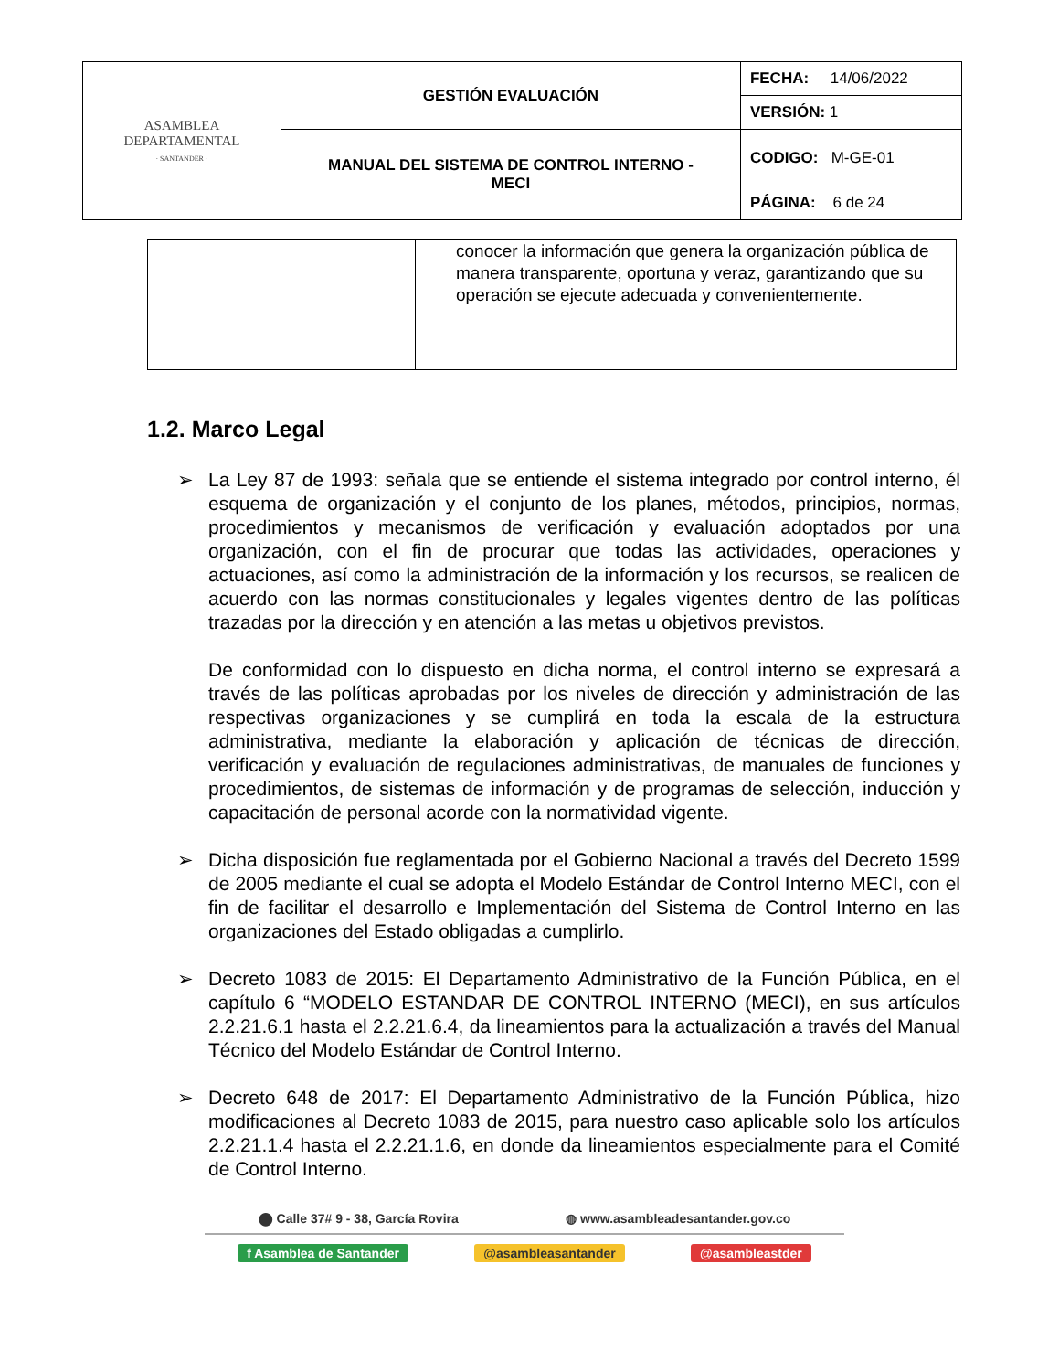| ASAMBLEA DEPARTAMENTAL · SANTANDER · | GESTIÓN EVALUACIÓN | FECHA: 14/06/2022 |
| | | VERSIÓN: 1 |
| | MANUAL DEL SISTEMA DE CONTROL INTERNO - MECI | CODIGO: M-GE-01 |
| | | PÁGINA: 6 de 24 |
| | conocer la información que genera la organización pública de manera transparente, oportuna y veraz, garantizando que su operación se ejecute adecuada y convenientemente. |
1.2. Marco Legal
➢ La Ley 87 de 1993: señala que se entiende el sistema integrado por control interno, él esquema de organización y el conjunto de los planes, métodos, principios, normas, procedimientos y mecanismos de verificación y evaluación adoptados por una organización, con el fin de procurar que todas las actividades, operaciones y actuaciones, así como la administración de la información y los recursos, se realicen de acuerdo con las normas constitucionales y legales vigentes dentro de las políticas trazadas por la dirección y en atención a las metas u objetivos previstos.
De conformidad con lo dispuesto en dicha norma, el control interno se expresará a través de las políticas aprobadas por los niveles de dirección y administración de las respectivas organizaciones y se cumplirá en toda la escala de la estructura administrativa, mediante la elaboración y aplicación de técnicas de dirección, verificación y evaluación de regulaciones administrativas, de manuales de funciones y procedimientos, de sistemas de información y de programas de selección, inducción y capacitación de personal acorde con la normatividad vigente.
➢ Dicha disposición fue reglamentada por el Gobierno Nacional a través del Decreto 1599 de 2005 mediante el cual se adopta el Modelo Estándar de Control Interno MECI, con el fin de facilitar el desarrollo e Implementación del Sistema de Control Interno en las organizaciones del Estado obligadas a cumplirlo.
➢ Decreto 1083 de 2015: El Departamento Administrativo de la Función Pública, en el capítulo 6 “MODELO ESTANDAR DE CONTROL INTERNO (MECI), en sus artículos 2.2.21.6.1 hasta el 2.2.21.6.4, da lineamientos para la actualización a través del Manual Técnico del Modelo Estándar de Control Interno.
➢ Decreto 648 de 2017: El Departamento Administrativo de la Función Pública, hizo modificaciones al Decreto 1083 de 2015, para nuestro caso aplicable solo los artículos 2.2.21.1.4 hasta el 2.2.21.1.6, en donde da lineamientos especialmente para el Comité de Control Interno.
⬤ Calle 37# 9 - 38, García Rovira ◍ www.asambleadesantander.gov.co
f Asamblea de Santander @asambleasantander @asambleastder